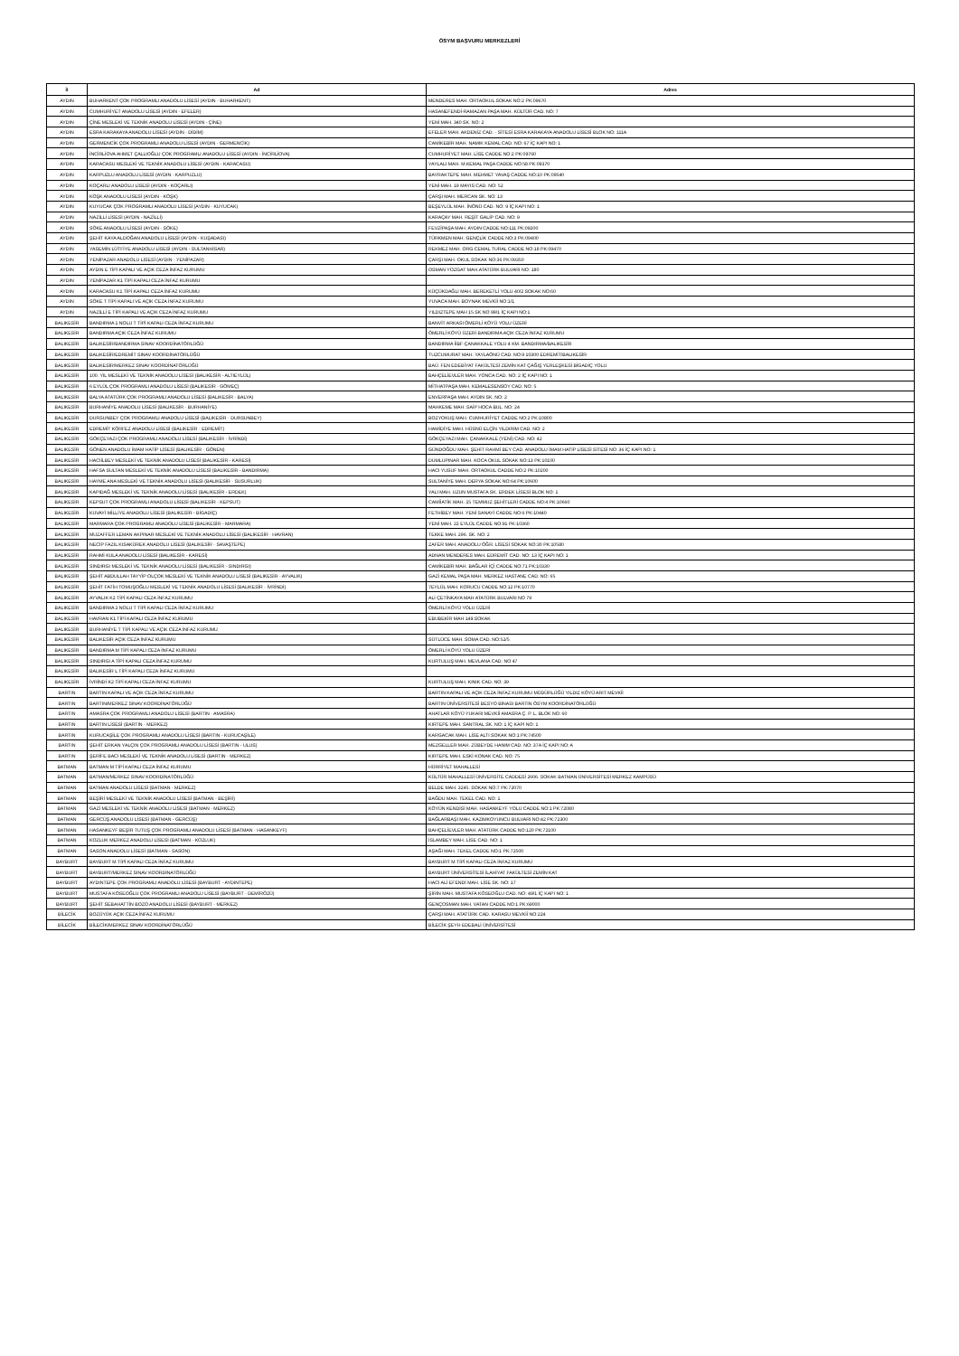ÖSYM BAŞVURU MERKEZLERİ
| İl | Ad | Adres |
| --- | --- | --- |
| AYDIN | BUHARKENT ÇOK PROGRAMLI ANADOLU LİSESİ (AYDIN - BUHARKENT) | MENDERES MAH. ORTAOKUL SOKAK NO:2 PK:09670 |
| AYDIN | CUMHURİYET ANADOLU LİSESİ (AYDIN - EFELER) | HASANEFENDİ-RAMAZAN PAŞA MAH. KÜLTÜR CAD. NO: 7 |
| AYDIN | ÇİNE MESLEKİ VE TEKNİK ANADOLU LİSESİ (AYDIN - ÇİNE) | YENİ MAH. 340 SK. NO: 2 |
| AYDIN | ESRA KARAKAYA ANADOLU LİSESİ (AYDIN - DİDİM) | EFELER MAH. AKDENİZ CAD. - SİTESİ ESRA KARAKAYA ANADOLU LİSESİ BLOK NO: 111A |
| AYDIN | GERMENCİK ÇOK PROGRAMLI ANADOLU LİSESİ (AYDIN - GERMENCİK) | CAMİKEBİR MAH. NAMIK KEMAL CAD. NO: 67 İÇ KAPI NO: 1 |
| AYDIN | İNCİRLİOVA AHMET ÇALLIOĞLU ÇOK PROGRAMLI ANADOLU LİSESİ (AYDIN - İNCİRLİOVA) | CUMHURİYET MAH. LİSE CADDE NO:2 PK:09760 |
| AYDIN | KARACASU MESLEKİ VE TEKNİK ANADOLU LİSESİ (AYDIN - KARACASU) | YAYLALI MAH. M.KEMAL PAŞA CADDE NO:58 PK:09370 |
| AYDIN | KARPUZLU ANADOLU LİSESİ (AYDIN - KARPUZLU) | BAYRAKTEPE MAH. MEHMET YAVAŞ CADDE NO:10 PK:09540 |
| AYDIN | KOÇARLI ANADOLU LİSESİ (AYDIN - KOÇARLI) | YENİ MAH. 19 MAYIS CAD. NO: 52 |
| AYDIN | KÖŞK ANADOLU LİSESİ (AYDIN - KÖŞK) | ÇARŞI MAH. MERCAN SK. NO: 13 |
| AYDIN | KUYUCAK ÇOK PROGRAMLI ANADOLU LİSESİ (AYDIN - KUYUCAK) | BEŞEYLÜL MAH. İNÖNÜ CAD. NO: 9 İÇ KAPI NO: 1 |
| AYDIN | NAZİLLİ LİSESİ (AYDIN - NAZİLLİ) | KARAÇAY MAH. REŞİT GALİP CAD. NO: 9 |
| AYDIN | SÖKE ANADOLU LİSESİ (AYDIN - SÖKE) | FEVZİPAŞA MAH. AYDIN CADDE NO:111 PK:09200 |
| AYDIN | ŞEHİT KAYA ALDOĞAN ANADOLU LİSESİ (AYDIN - KUŞADASI) | TÜRKMEN MAH. GENÇLİK CADDE NO:3 PK:09400 |
| AYDIN | YASEMİN LÜTFİYE ANADOLU LİSESİ (AYDIN - SULTANHİSAR) | REKMEZ MAH. ORG.CEMAL TURAL CADDE NO:18 PK:09470 |
| AYDIN | YENİPAZAR ANADOLU LİSESİ (AYDIN - YENİPAZAR) | ÇARŞI MAH. OKUL SOKAK NO:36 PK:09350 |
| AYDIN | AYDIN E TİPİ KAPALI VE AÇIK CEZA İNFAZ KURUMU | OSMAN YOZGAT MAH.ATATÜRK BULVARI NO: 180 |
| AYDIN | YENİPAZAR K1 TİPİ KAPALI CEZA İNFAZ KURUMU | |
| AYDIN | KARACASU K1 TİPİ KAPALI CEZA İNFAZ KURUMU | KÜÇÜKDAĞLI MAH. BEREKETLİ YOLU 40/2 SOKAK NO:60 |
| AYDIN | SÖKE T TİPİ KAPALI VE AÇIK CEZA İNFAZ KURUMU | YUVACA MAH. BOYNAK MEVKİİ NO:1/1 |
| AYDIN | NAZİLLİ E TİPİ KAPALI VE AÇIK CEZA İNFAZ KURUMU | YILDIZTEPE MAH 15 SK NO 99/1 İÇ KAPI NO:1 |
| BALIKESİR | BANDIRMA 1 NOLU T TİPİ KAPALI CEZA İNFAZ KURUMU | BANVİT ARKASI ÖMERLİ KÖYÜ YOLU ÜZERİ |
| BALIKESİR | BANDIRMA AÇIK CEZA İNFAZ KURUMU | ÖMERLİ KÖYÜ ÜZERİ BANDIRMA AÇIK CEZA İNFAZ KURUMU |
| BALIKESİR | BALIKESİR/BANDIRMA SINAV KOORDİNATÖRLÜĞÜ | BANDIRMA İİBF-ÇANAKKALE YOLU 4 KM. BANDIRMA/BALIKESİR |
| BALIKESİR | BALIKESİR/EDREMİT SINAV KOORDİNATÖRLÜĞÜ | TUZCUMURAT MAH. YAYLAÖNÜ CAD. NO:9 10300 EDREMİT/BALIKESİR |
| BALIKESİR | BALIKESİR/MERKEZ SINAV KOORDİNATÖRLÜĞÜ | BAÜ. FEN EDEBİYAT FAKÜLTESİ ZEMİN KAT ÇAĞIŞ YERLEŞKESİ BİGADİÇ YOLU |
| BALIKESİR | 100. YIL MESLEKİ VE TEKNİK ANADOLU LİSESİ (BALIKESİR - ALTIEYLÜL) | BAHÇELİEVLER MAH. YONCA CAD. NO: 2 İÇ KAPI NO: 1 |
| BALIKESİR | 6 EYLÜL ÇOK PROGRAMLI ANADOLU LİSESİ (BALIKESİR - GÖMEÇ) | MİTHATPAŞA MAH. KEMALESENSOY CAD. NO: 5 |
| BALIKESİR | BALYA ATATÜRK ÇOK PROGRAMLI ANADOLU LİSESİ (BALIKESİR - BALYA) | ENVERPAŞA MAH. AYDIN SK. NO: 2 |
| BALIKESİR | BURHANİYE ANADOLU LİSESİ (BALIKESİR - BURHANİYE) | MAHKEME MAH. SAİP HOCA BUL. NO: 24 |
| BALIKESİR | DURSUNBEY ÇOK PROGRAMLI ANADOLU LİSESİ (BALIKESİR - DURSUNBEY) | BOZYOKUŞ MAH. CUMHURİYET CADDE NO:2 PK:10800 |
| BALIKESİR | EDREMİT KÖRFEZ ANADOLU LİSESİ (BALIKESİR - EDREMİT) | HAMİDİYE MAH. HÜSNÜ ELÇİN YILDIRIM CAD. NO: 2 |
| BALIKESİR | GÖKÇEYAZI ÇOK PROGRAMLI ANADOLU LİSESİ (BALIKESİR - İVRİNDİ) | GÖKÇEYAZI MAH. ÇANAKKALE (YENİ) CAD. NO: 42 |
| BALIKESİR | GÖNEN ANADOLU İMAM HATİP LİSESİ (BALIKESİR - GÖNEN) | GÜNDOĞDU MAH. ŞEHİT RAHMİ BEY CAD. ANADOLU İMAM HATİP LİSESİ SİTESİ NO: 36 İÇ KAPI NO: 1 |
| BALIKESİR | HACIİLBEY MESLEKİ VE TEKNİK ANADOLU LİSESİ (BALIKESİR - KARESİ) | DUMLUPINAR MAH. KOCA OKUL SOKAK NO:13 PK:10100 |
| BALIKESİR | HAFSA SULTAN MESLEKİ VE TEKNİK ANADOLU LİSESİ (BALIKESİR - BANDIRMA) | HACI YUSUF MAH. ORTAOKUL CADDE NO:2 PK:10200 |
| BALIKESİR | HAYME ANA MESLEKİ VE TEKNİK ANADOLU LİSESİ (BALIKESİR - SUSURLUK) | SULTANİYE MAH. DERYA SOKAK NO:64 PK:10600 |
| BALIKESİR | KAPIDAĞ MESLEKİ VE TEKNİK ANADOLU LİSESİ (BALIKESİR - ERDEK) | YALI MAH. UZUN MUSTAFA SK. ERDEK LİSESİ BLOK NO: 1 |
| BALIKESİR | KEPSUT ÇOK PROGRAMLI ANADOLU LİSESİ (BALIKESİR - KEPSUT) | CAMİİATİK MAH. 15 TEMMUZ ŞEHİTLERİ CADDE NO:4 PK:10660 |
| BALIKESİR | KUVAYİ MİLLİYE ANADOLU LİSESİ (BALIKESİR - BİGADİÇ) | FETHİBEY MAH. YENİ SANAYİ CADDE NO:6 PK:10440 |
| BALIKESİR | MARMARA ÇOK PROGRAMLI ANADOLU LİSESİ (BALIKESİR - MARMARA) | YENİ MAH. 22 EYLÜL CADDE NO:91 PK:10360 |
| BALIKESİR | MUZAFFER LEMAN AKPINAR MESLEKİ VE TEKNİK ANADOLU LİSESİ (BALIKESİR - HAVRAN) | TEKKE MAH. 296. SK. NO: 2 |
| BALIKESİR | NECİP FAZIL KISAKÜREK ANADOLU LİSESİ (BALIKESİR - SAVAŞTEPE) | ZAFER MAH. ANADOLU ÖĞR. LİSESİ SOKAK NO:30 PK:10580 |
| BALIKESİR | RAHMİ KULA ANADOLU LİSESİ (BALIKESİR - KARESİ) | ADNAN MENDERES MAH. EDREMİT CAD. NO: 13 İÇ KAPI NO: 1 |
| BALIKESİR | SINDIRGI MESLEKİ VE TEKNİK ANADOLU LİSESİ (BALIKESİR - SINDIRGI) | CAMİKEBİR MAH. BAĞLAR İÇİ CADDE NO:71 PK:10330 |
| BALIKESİR | ŞEHİT ABDULLAH TAYYİP OLÇOK MESLEKİ VE TEKNİK ANADOLU LİSESİ (BALIKESİR - AYVALIK) | GAZİ KEMAL PAŞA MAH. MERKEZ HASTANE CAD. NO: 65 |
| BALIKESİR | ŞEHİT FATİH TOMUŞOĞLU MESLEKİ VE TEKNİK ANADOLU LİSESİ (BALIKESİR - İVRİNDİ) | 7EYLÜL MAH. KORUCU CADDE NO:12 PK:10770 |
| BALIKESİR | AYVALIK K2 TİPİ KAPALI CEZA İNFAZ KURUMU | ALİ ÇETİNKAYA MAH ATATÜRK BULVARI NO 79 |
| BALIKESİR | BANDIRMA 2 NOLU T TİPİ KAPALI CEZA İNFAZ KURUMU | ÖMERLİ KÖYÜ YOLU ÜZERİ |
| BALIKESİR | HAVRAN K1 TİPİ KAPALI CEZA İNFAZ KURUMU | EBUBEKİR MAH 149.SOKAK |
| BALIKESİR | BURHANİYE T TİPİ KAPALI VE AÇIK CEZA İNFAZ KURUMU | |
| BALIKESİR | BALIKESİR AÇIK CEZA İNFAZ KURUMU | SÜTLÜCE MAH. SOMA CAD. NO:52/5 |
| BALIKESİR | BANDIRMA M TİPİ KAPALI CEZA İNFAZ KURUMU | ÖMERLİ KÖYÜ YOLU ÜZERİ |
| BALIKESİR | SINDIRGI A TİPİ KAPALI CEZA İNFAZ KURUMU | KURTULUŞ MAH. MEVLANA CAD. NO 47 |
| BALIKESİR | BALIKESİR L TİPİ KAPALI CEZA İNFAZ KURUMU | |
| BALIKESİR | İVRİNDİ K2 TİPİ KAPALI CEZA İNFAZ KURUMU | KURTULUŞ MAH. KINIK CAD. NO: 39 |
| BARTIN | BARTIN KAPALI VE AÇIK CEZA İNFAZ KURUMU | BARTIN KAPALI VE AÇIK CEZA İNFAZ KURUMU MÜDÜRLÜĞÜ YILDIZ KÖYÜ ARIT MEVKİİ |
| BARTIN | BARTIN/MERKEZ SINAV KOORDİNATÖRLÜĞÜ | BARTIN ÜNİVERSİTESİ BESYO BİNASI BARTIN ÖSYM KOORDİNATÖRLÜĞÜ |
| BARTIN | AMASRA ÇOK PROGRAMLI ANADOLU LİSESİ (BARTIN - AMASRA) | AHATLAR KÖYÜ YUKARI MEVKİİ AMASRA Ç. P. L. BLOK NO: 60 |
| BARTIN | BARTIN LİSESİ (BARTIN - MERKEZ) | KIRTEPE MAH. SANTRAL SK. NO: 1 İÇ KAPI NO: 1 |
| BARTIN | KURUCAŞİLE ÇOK PROGRAMLI ANADOLU LİSESİ (BARTIN - KURUCAŞİLE) | KARGACAK MAH. LİSE ALTI SOKAK NO:1 PK:74500 |
| BARTIN | ŞEHİT ERKAN YALÇIN ÇOK PROGRAMLI ANADOLU LİSESİ (BARTIN - ULUS) | MEZGELLER MAH. ZÜBEYDE HANIM CAD. NO: 37A İÇ KAPI NO: A |
| BARTIN | ŞERİFE BACI MESLEKİ VE TEKNİK ANADOLU LİSESİ (BARTIN - MERKEZ) | KIRTEPE MAH. ESKİ KONAK CAD. NO: 75 |
| BATMAN | BATMAN M TİPİ KAPALI CEZA İNFAZ KURUMU | HÜRRİYET MAHALLESİ |
| BATMAN | BATMAN/MERKEZ SINAV KOORDİNATÖRLÜĞÜ | KÜLTÜR MAHALLESİ ÜNİVERSİTE CADDESİ 2606. SOKAK BATMAN ÜNİVERSİTESİ MERKEZ KAMPÜSÜ |
| BATMAN | BATMAN ANADOLU LİSESİ (BATMAN - MERKEZ) | BELDE MAH. 3245. SOKAK NO:7 PK:72070 |
| BATMAN | BEŞİRİ MESLEKİ VE TEKNİK ANADOLU LİSESİ (BATMAN - BEŞİRİ) | BAĞDU MAH. TEKEL CAD. NO: 1 |
| BATMAN | GAZİ MESLEKİ VE TEKNİK ANADOLU LİSESİ (BATMAN - MERKEZ) | KÖYÜN KENDİSİ MAH. HASANKEYF YOLU CADDE NO:1 PK:72080 |
| BATMAN | GERCÜŞ ANADOLU LİSESİ (BATMAN - GERCÜŞ) | BAĞLARBAŞI MAH. KAZIMKOYUNCU BULVARI NO:42 PK:72300 |
| BATMAN | HASANKEYF BEŞİR TUTUŞ ÇOK PROGRAMLI ANADOLU LİSESİ (BATMAN - HASANKEYF) | BAHÇELİEVLER MAH. ATATÜRK CADDE NO:120 PK:72100 |
| BATMAN | KOZLUK MERKEZ ANADOLU LİSESİ (BATMAN - KOZLUK) | İSLAMBEY MAH. LİSE CAD. NO: 1 |
| BATMAN | SASON ANADOLU LİSESİ (BATMAN - SASON) | AŞAĞI MAH. TEKEL CADDE NO:1 PK:72500 |
| BAYBURT | BAYBURT M TİPİ KAPALI CEZA İNFAZ KURUMU | BAYBURT M TİPİ KAPALI CEZA İNFAZ KURUMU |
| BAYBURT | BAYBURT/MERKEZ SINAV KOORDİNATÖRLÜĞÜ | BAYBURT ÜNİVERSİTESİ İLAHİYAT FAKÜLTESİ ZEMİN KAT |
| BAYBURT | AYDINTEPE ÇOK PROGRAMLI ANADOLU LİSESİ (BAYBURT - AYDINTEPE) | HACI ALİ EFENDİ MAH. LİSE SK. NO: 17 |
| BAYBURT | MUSTAFA KÖSEOĞLU ÇOK PROGRAMLI ANADOLU LİSESİ (BAYBURT - DEMİRÖZÜ) | ŞİRİN MAH. MUSTAFA KÖSEOĞLU CAD. NO: 49/1 İÇ KAPI NO: 1 |
| BAYBURT | ŞEHİT SEBAHATTİN BOZO ANADOLU LİSESİ (BAYBURT - MERKEZ) | GENÇOSMAN MAH. VATAN CADDE NO:1 PK:69000 |
| BİLECİK | BOZÜYÜK AÇIK CEZA İNFAZ KURUMU | ÇARŞI MAH. ATATÜRK CAD. KARASU MEVKİİ NO:224 |
| BİLECİK | BİLECİK/MERKEZ SINAV KOORDİNATÖRLÜĞÜ | BİLECİK ŞEYH EDEBALİ ÜNİVERSİTESİ |